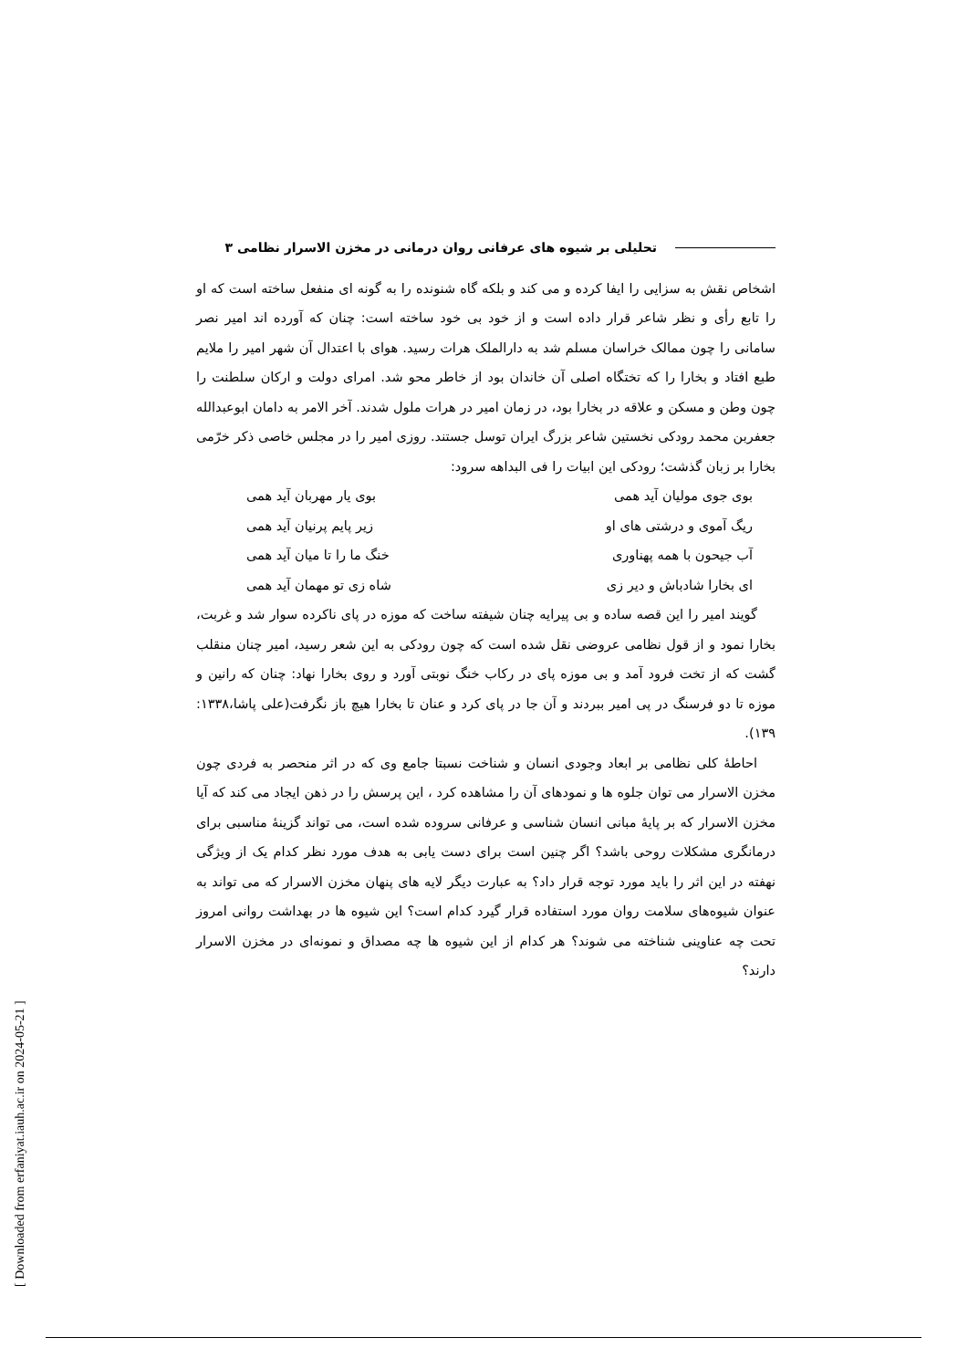تحلیلی بر شیوه های عرفانی روان درمانی در مخزن الاسرار نظامی ۳
اشخاص نقش به سزایی را ایفا کرده و می کند و بلکه گاه شنونده را به گونه ای منفعل ساخته است که او را تابع رأی و نظر شاعر قرار داده است و از خود بی خود ساخته است: چنان که آورده اند امیر نصر سامانی را چون ممالک خراسان مسلم شد به دارالملک هرات رسید. هوای با اعتدال آن شهر امیر را ملایم طبع افتاد و بخارا را که تختگاه اصلی آن خاندان بود از خاطر محو شد. امرای دولت و ارکان سلطنت را چون وطن و مسکن و علاقه در بخارا بود، در زمان امیر در هرات ملول شدند. آخر الامر به دامان ابوعبدالله جعفربن محمد رودکی نخستین شاعر بزرگ ایران توسل جستند. روزی امیر را در مجلس خاصی ذکر خرّمی بخارا بر زبان گذشت؛ رودکی این ابیات را فی البداهه سرود:
بوی جوی مولیان آید همی بوی یار مهربان آید همی
ریگ آموی و درشتی های او زیر پایم پرنیان آید همی
آب جیحون با همه پهناوری خنگ ما را تا میان آید همی
ای بخارا شادباش و دیر زی شاه زی تو مهمان آید همی
گویند امیر را این قصه ساده و بی پیرایه چنان شیفته ساخت که موزه در پای ناکرده سوار شد و غربت، بخارا نمود و از قول نظامی عروضی نقل شده است که چون رودکی به این شعر رسید، امیر چنان منقلب گشت که از تخت فرود آمد و بی موزه پای در رکاب خنگ نوبتی آورد و روی بخارا نهاد: چنان که رانین و موزه تا دو فرسنگ در پی امیر ببردند و آن جا در پای کرد و عنان تا بخارا هیچ باز نگرفت(علی پاشا،۱۳۳۸: ۱۳۹).
احاطۀ کلی نظامی بر ابعاد وجودی انسان و شناخت نسبتا جامع وی که در اثر منحصر به فردی چون مخزن الاسرار می توان جلوه ها و نمودهای آن را مشاهده کرد ، این پرسش را در ذهن ایجاد می کند که آیا مخزن الاسرار که بر پایۀ مبانی انسان شناسی و عرفانی سروده شده است، می تواند گزینۀ مناسبی برای درمانگری مشکلات روحی باشد؟ اگر چنین است برای دست یابی به هدف مورد نظر کدام یک از ویژگی نهفته در این اثر را باید مورد توجه قرار داد؟ به عبارت دیگر لایه های پنهان مخزن الاسرار که می تواند به عنوان شیوه‌های سلامت روان مورد استفاده قرار گیرد کدام است؟ این شیوه ها در بهداشت روانی امروز تحت چه عناوینی شناخته می شوند؟ هر کدام از این شیوه ها چه مصداق و نمونه‌ای در مخزن الاسرار دارند؟
[ Downloaded from erfaniyat.iauh.ac.ir on 2024-05-21 ]